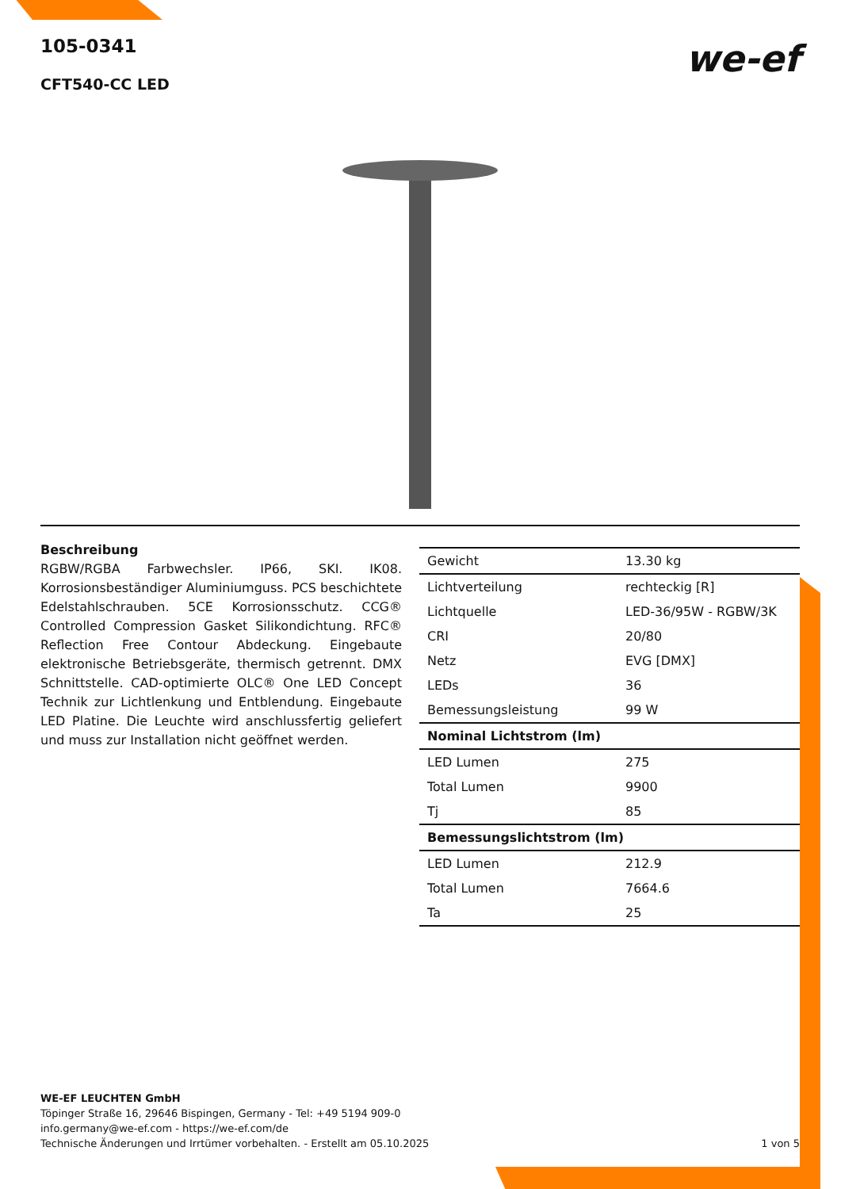105-0341
CFT540-CC LED
we-ef
Beschreibung
RGBW/RGBA Farbwechsler. IP66, SKI. IK08. Korrosionsbeständiger Aluminiumguss. PCS beschichtete Edelstahlschrauben. 5CE Korrosionsschutz. CCG® Controlled Compression Gasket Silikondichtung. RFC® Reflection Free Contour Abdeckung. Eingebaute elektronische Betriebsgeräte, thermisch getrennt. DMX Schnittstelle. CAD-optimierte OLC® One LED Concept Technik zur Lichtlenkung und Entblendung. Eingebaute LED Platine. Die Leuchte wird anschlussfertig geliefert und muss zur Installation nicht geöffnet werden.
| Gewicht | 13.30 kg |
| Lichtverteilung | rechteckig [R] |
| Lichtquelle | LED-36/95W - RGBW/3K |
| CRI | 20/80 |
| Netz | EVG [DMX] |
| LEDs | 36 |
| Bemessungsleistung | 99 W |
| Nominal Lichtstrom (lm) | |
| LED Lumen | 275 |
| Total Lumen | 9900 |
| Tj | 85 |
| Bemessungslichtstrom (lm) | |
| LED Lumen | 212.9 |
| Total Lumen | 7664.6 |
| Ta | 25 |
WE-EF LEUCHTEN GmbH
Töpinger Straße 16, 29646 Bispingen, Germany - Tel: +49 5194 909-0
info.germany@we-ef.com - https://we-ef.com/de
Technische Änderungen und Irrtümer vorbehalten. - Erstellt am 05.10.2025 1 von 5